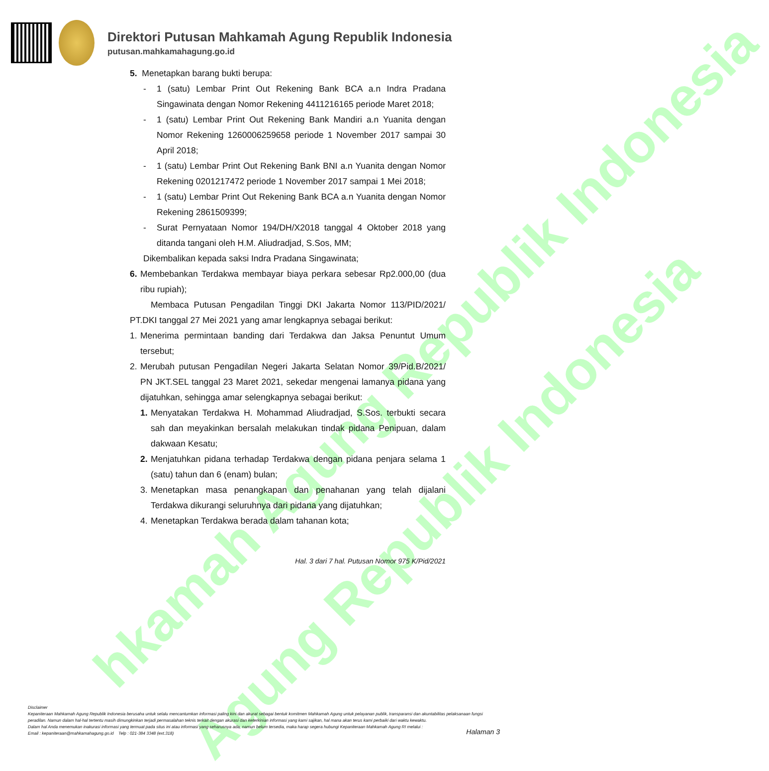hkamah Agung Republik Indonesia
Agung Republik Indonesia
Direktori Putusan Mahkamah Agung Republik Indonesia
putusan.mahkamahagung.go.id
5. Menetapkan barang bukti berupa:
- 1 (satu) Lembar Print Out Rekening Bank BCA a.n Indra Pradana Singawinata dengan Nomor Rekening 4411216165 periode Maret 2018;
- 1 (satu) Lembar Print Out Rekening Bank Mandiri a.n Yuanita dengan Nomor Rekening 1260006259658 periode 1 November 2017 sampai 30 April 2018;
- 1 (satu) Lembar Print Out Rekening Bank BNI a.n Yuanita dengan Nomor Rekening 0201217472 periode 1 November 2017 sampai 1 Mei 2018;
- 1 (satu) Lembar Print Out Rekening Bank BCA a.n Yuanita dengan Nomor Rekening 2861509399;
- Surat Pernyataan Nomor 194/DH/X2018 tanggal 4 Oktober 2018 yang ditanda tangani oleh H.M. Aliudradjad, S.Sos, MM;
Dikembalikan kepada saksi Indra Pradana Singawinata;
6. Membebankan Terdakwa membayar biaya perkara sebesar Rp2.000,00 (dua ribu rupiah);
Membaca Putusan Pengadilan Tinggi DKI Jakarta Nomor 113/PID/2021/ PT.DKI tanggal 27 Mei 2021 yang amar lengkapnya sebagai berikut:
1. Menerima permintaan banding dari Terdakwa dan Jaksa Penuntut Umum tersebut;
2. Merubah putusan Pengadilan Negeri Jakarta Selatan Nomor 39/Pid.B/2021/ PN JKT.SEL tanggal 23 Maret 2021, sekedar mengenai lamanya pidana yang dijatuhkan, sehingga amar selengkapnya sebagai berikut:
1. Menyatakan Terdakwa H. Mohammad Aliudradjad, S.Sos. terbukti secara sah dan meyakinkan bersalah melakukan tindak pidana Penipuan, dalam dakwaan Kesatu;
2. Menjatuhkan pidana terhadap Terdakwa dengan pidana penjara selama 1 (satu) tahun dan 6 (enam) bulan;
3. Menetapkan masa penangkapan dan penahanan yang telah dijalani Terdakwa dikurangi seluruhnya dari pidana yang dijatuhkan;
4. Menetapkan Terdakwa berada dalam tahanan kota;
Hal. 3 dari 7 hal. Putusan Nomor 975 K/Pid/2021
Disclaimer
Kepaniteraan Mahkamah Agung Republik Indonesia berusaha untuk selalu mencantumkan informasi paling kini dan akurat sebagai bentuk komitmen Mahkamah Agung untuk pelayanan publik, transparansi dan akuntabilitas pelaksanaan fungsi peradilan. Namun dalam hal-hal tertentu masih dimungkinkan terjadi permasalahan teknis terkait dengan akurasi dan keterkinian informasi yang kami sajikan, hal mana akan terus kami perbaiki dari waktu kewaktu.
Dalam hal Anda menemukan inakurasi informasi yang termuat pada situs ini atau informasi yang seharusnya ada, namun belum tersedia, maka harap segera hubungi Kepaniteraan Mahkamah Agung RI melalui :
Email : kepaniteraan@mahkamahagung.go.id Telp : 021-384 3348 (ext.318)
Halaman 3